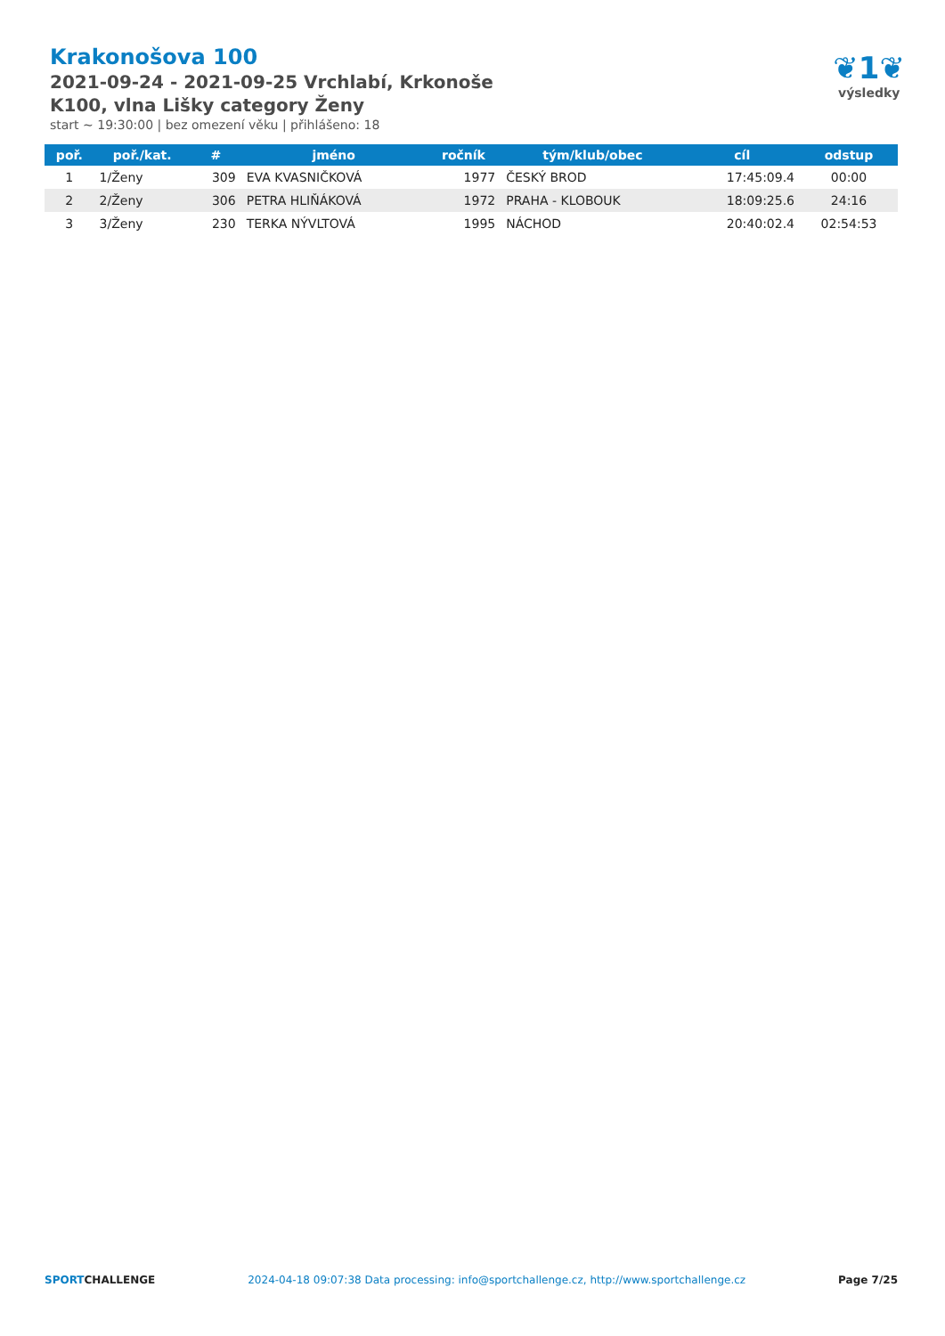Krakonošova 100
2021-09-24 - 2021-09-25 Vrchlabí, Krkonoše
K100, vlna Lišky category Ženy
start ~ 19:30:00 | bez omezení věku | přihlášeno: 18
❦1❦
výsledky
| poř. | poř./kat. | # | jméno | ročník | tým/klub/obec | cíl | odstup |
| --- | --- | --- | --- | --- | --- | --- | --- |
| 1 | 1/Ženy | 309 | EVA KVASNIČKOVÁ | 1977 | ČESKÝ BROD | 17:45:09.4 | 00:00 |
| 2 | 2/Ženy | 306 | PETRA HLIŇÁKOVÁ | 1972 | PRAHA - KLOBOUK | 18:09:25.6 | 24:16 |
| 3 | 3/Ženy | 230 | TERKA NÝVLTOVÁ | 1995 | NÁCHOD | 20:40:02.4 | 02:54:53 |
SPORTCHALLENGE 2024-04-18 09:07:38 Data processing: info@sportchallenge.cz, http://www.sportchallenge.cz Page 7/25